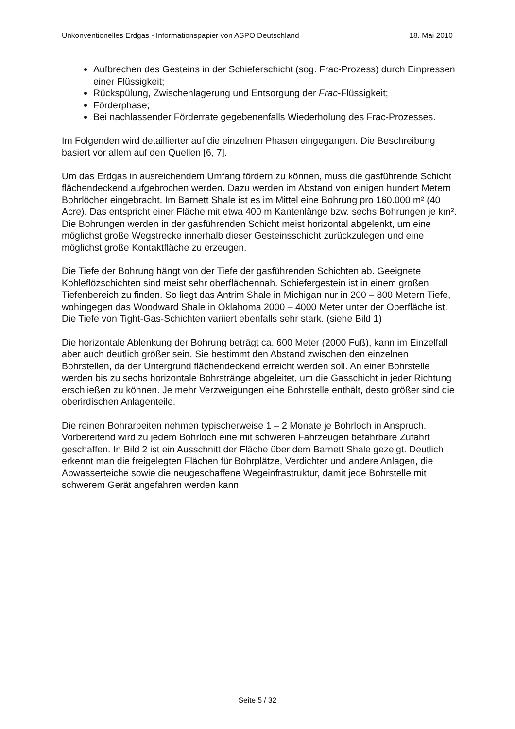Unkonventionelles Erdgas - Informationspapier von ASPO Deutschland 18. Mai 2010
Aufbrechen des Gesteins in der Schieferschicht (sog. Frac-Prozess) durch Einpressen einer Flüssigkeit;
Rückspülung, Zwischenlagerung und Entsorgung der Frac-Flüssigkeit;
Förderphase;
Bei nachlassender Förderrate gegebenenfalls Wiederholung des Frac-Prozesses.
Im Folgenden wird detaillierter auf die einzelnen Phasen eingegangen. Die Beschreibung basiert vor allem auf den Quellen [6, 7].
Um das Erdgas in ausreichendem Umfang fördern zu können, muss die gasführende Schicht flächendeckend aufgebrochen werden. Dazu werden im Abstand von einigen hundert Metern Bohrlöcher eingebracht. Im Barnett Shale ist es im Mittel eine Bohrung pro 160.000 m² (40 Acre). Das entspricht einer Fläche mit etwa 400 m Kantenlänge bzw. sechs Bohrungen je km². Die Bohrungen werden in der gasführenden Schicht meist horizontal abgelenkt, um eine möglichst große Wegstrecke innerhalb dieser Gesteinsschicht zurückzulegen und eine möglichst große Kontaktfläche zu erzeugen.
Die Tiefe der Bohrung hängt von der Tiefe der gasführenden Schichten ab. Geeignete Kohleflözschichten sind meist sehr oberflächennah. Schiefergestein ist in einem großen Tiefenbereich zu finden. So liegt das Antrim Shale in Michigan nur in 200 – 800 Metern Tiefe, wohingegen das Woodward Shale in Oklahoma 2000 – 4000 Meter unter der Oberfläche ist. Die Tiefe von Tight-Gas-Schichten variiert ebenfalls sehr stark. (siehe Bild 1)
Die horizontale Ablenkung der Bohrung beträgt ca. 600 Meter (2000 Fuß), kann im Einzelfall aber auch deutlich größer sein. Sie bestimmt den Abstand zwischen den einzelnen Bohrstellen, da der Untergrund flächendeckend erreicht werden soll. An einer Bohrstelle werden bis zu sechs horizontale Bohrstränge abgeleitet, um die Gasschicht in jeder Richtung erschließen zu können. Je mehr Verzweigungen eine Bohrstelle enthält, desto größer sind die oberirdischen Anlagenteile.
Die reinen Bohrarbeiten nehmen typischerweise 1 – 2 Monate je Bohrloch in Anspruch. Vorbereitend wird zu jedem Bohrloch eine mit schweren Fahrzeugen befahrbare Zufahrt geschaffen. In Bild 2 ist ein Ausschnitt der Fläche über dem Barnett Shale gezeigt. Deutlich erkennt man die freigelegten Flächen für Bohrplätze, Verdichter und andere Anlagen, die Abwasserteiche sowie die neugeschaffene Wegeinfrastruktur, damit jede Bohrstelle mit schwerem Gerät angefahren werden kann.
Seite 5 / 32